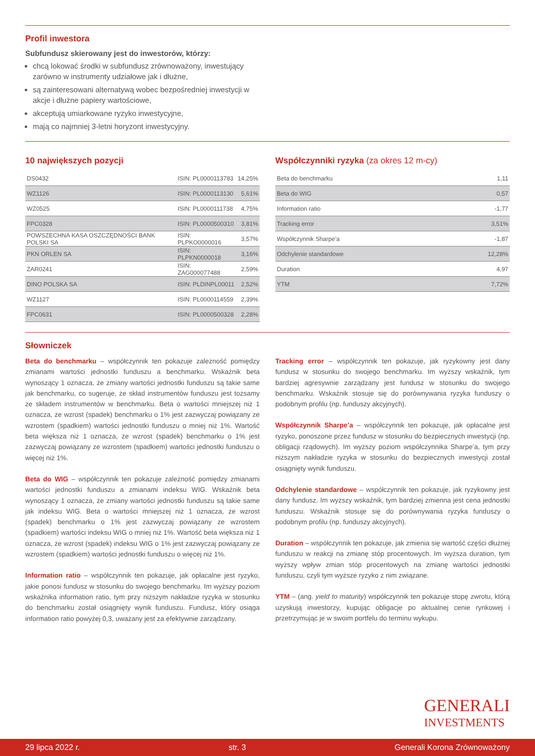Profil inwestora
Subfundusz skierowany jest do inwestorów, którzy:
chcą lokować środki w subfundusz zrównoważony, inwestujący zarówno w instrumenty udziałowe jak i dłużne,
są zainteresowani alternatywą wobec bezpośredniej inwestycji w akcje i dłużne papiery wartościowe,
akceptują umiarkowane ryzyko inwestycyjne,
mają co najmniej 3-letni horyzont inwestycyjny.
10 największych pozycji
| DS0432 | ISIN: PL0000113783 | 14,25% |
| WZ1126 | ISIN: PL0000113130 | 5,61% |
| WZ0525 | ISIN: PL0000111738 | 4,75% |
| FPC0328 | ISIN: PL0000500310 | 3,81% |
| POWSZECHNA KASA OSZCZĘDNOŚCI BANK POLSKI SA | ISIN: PLPKO0000016 | 3,57% |
| PKN ORLEN SA | ISIN: PLPKN0000018 | 3,16% |
| ZAR0241 | ISIN: ZAG000077488 | 2,59% |
| DINO POLSKA SA | ISIN: PLDINPL00011 | 2,52% |
| WZ1127 | ISIN: PL0000114559 | 2,39% |
| FPC0631 | ISIN: PL0000500328 | 2,28% |
Współczynniki ryzyka (za okres 12 m-cy)
| Beta do benchmarku | 1,11 |
| Beta do WIG | 0,57 |
| Information ratio | -1,77 |
| Tracking error | 3,51% |
| Współczynnik Sharpe’a | -1,87 |
| Odchylenie standardowe | 12,28% |
| Duration | 4,97 |
| YTM | 7,72% |
Słowniczek
Beta do benchmarku – współczynnik ten pokazuje zależność pomiędzy zmianami wartości jednostki funduszu a benchmarku. Wskaźnik beta wynoszący 1 oznacza, że zmiany wartości jednostki funduszu są takie same jak benchmarku, co sugeruje, że skład instrumentów funduszu jest tożsamy ze składem instrumentów w benchmarku. Beta o wartości mniejszej niż 1 oznacza, że wzrost (spadek) benchmarku o 1% jest zazwyczaj powiązany ze wzrostem (spadkiem) wartości jednostki funduszu o mniej niż 1%. Wartość beta większa niż 1 oznacza, że wzrost (spadek) benchmarku o 1% jest zazwyczaj powiązany ze wzrostem (spadkiem) wartości jednostki funduszu o więcej niż 1%.
Beta do WIG – współczynnik ten pokazuje zależność pomiędzy zmianami wartości jednostki funduszu a zmianami indeksu WIG. Wskaźnik beta wynoszący 1 oznacza, że zmiany wartości jednostki funduszu są takie same jak indeksu WIG. Beta o wartości mniejszej niż 1 oznacza, że wzrost (spadek) benchmarku o 1% jest zazwyczaj powiązany ze wzrostem (spadkiem) wartości indeksu WIG o mniej niż 1%. Wartość beta większa niż 1 oznacza, że wzrost (spadek) indeksu WIG o 1% jest zazwyczaj powiązany ze wzrostem (spadkiem) wartości jednostki funduszu o więcej niż 1%.
Information ratio – współczynnik ten pokazuje, jak opłacalne jest ryzyko, jakie ponosi fundusz w stosunku do swojego benchmarku. Im wyższy poziom wskaźnika information ratio, tym przy niższym nakładzie ryzyka w stosunku do benchmarku został osiągnięty wynik funduszu. Fundusz, który osiąga information ratio powyżej 0,3, uważany jest za efektywnie zarządzany.
Tracking error – współczynnik ten pokazuje, jak ryzykowny jest dany fundusz w stosunku do swojego benchmarku. Im wyższy wskaźnik, tym bardziej agresywnie zarządzany jest fundusz w stosunku do swojego benchmarku. Wskaźnik stosuje się do porównywania ryzyka funduszy o podobnym profilu (np. funduszy akcyjnych).
Współczynnik Sharpe’a – współczynnik ten pokazuje, jak opłacalne jest ryzyko, ponoszone przez fundusz w stosunku do bezpiecznych inwestycji (np. obligacji rządowych). Im wyższy poziom współczynnika Sharpe’a, tym przy niższym nakładzie ryzyka w stosunku do bezpiecznych inwestycji został osiągnięty wynik funduszu.
Odchylenie standardowe – współczynnik ten pokazuje, jak ryzykowny jest dany fundusz. Im wyższy wskaźnik, tym bardziej zmienna jest cena jednostki funduszu. Wskaźnik stosuje się do porównywania ryzyka funduszy o podobnym profilu (np. funduszy akcyjnych).
Duration – współczynnik ten pokazuje, jak zmienia się wartość części dłużnej funduszu w reakcji na zmianę stóp procentowych. Im wyższa duration, tym wyższy wpływ zmian stóp procentowych na zmianę wartości jednostki funduszu, czyli tym wyższe ryzyko z nim związane.
YTM – (ang. yield to maturity) współczynnik ten pokazuje stopę zwrotu, którą uzyskują inwestorzy, kupując obligacje po aktualnej cenie rynkowej i przetrzymując je w swoim portfelu do terminu wykupu.
GENERALI
INVESTMENTS
29 lipca 2022 r. str. 3 Generali Korona Zrównoważony